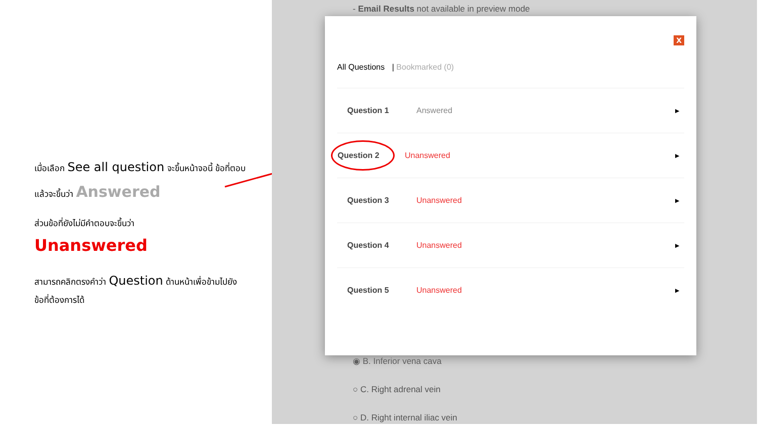เมื่อเลือก See all question จะขึ้นหน้าจอนี้ ข้อที่ตอบแล้วจะขึ้นว่า Answered
ส่วนข้อที่ยังไม่มีคำตอบจะขึ้นว่า
Unanswered
สามารถคลิกตรงคำว่า Question ด้านหน้าเพื่อข้ามไปยังข้อที่ต้องการได้
- Email Results not available in preview mode
◉ B. Inferior vena cava
○ C. Right adrenal vein
○ D. Right internal iliac vein
X
All Questions | Bookmarked (0)
Question 1 Answered ▶
Question 2 Unanswered ▶
Question 3 Unanswered ▶
Question 4 Unanswered ▶
Question 5 Unanswered ▶